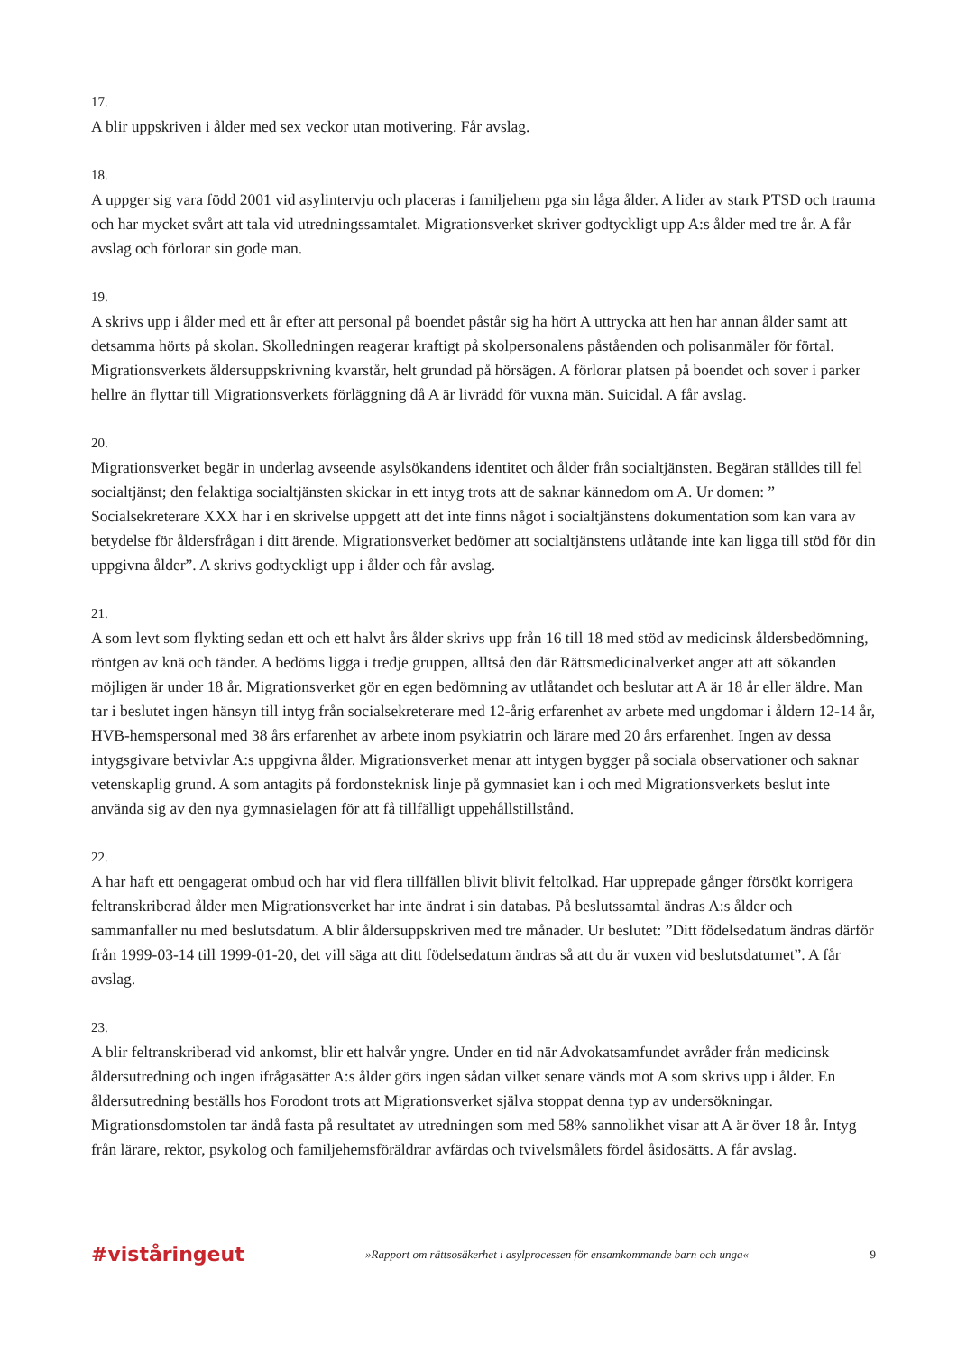17.
A blir uppskriven i ålder med sex veckor utan motivering. Får avslag.
18.
A uppger sig vara född 2001 vid asylintervju och placeras i familjehem pga sin låga ålder. A lider av stark PTSD och trauma och har mycket svårt att tala vid utredningssamtalet. Migrationsverket skriver godtyckligt upp A:s ålder med tre år. A får avslag och förlorar sin gode man.
19.
A skrivs upp i ålder med ett år efter att personal på boendet påstår sig ha hört A uttrycka att hen har annan ålder samt att detsamma hörts på skolan. Skolledningen reagerar kraftigt på skolpersonalens påståenden och polisanmäler för förtal. Migrationsverkets åldersuppskrivning kvarstår, helt grundad på hörsägen. A förlorar platsen på boendet och sover i parker hellre än flyttar till Migrationsverkets förläggning då A är livrädd för vuxna män. Suicidal. A får avslag.
20.
Migrationsverket begär in underlag avseende asylsökandens identitet och ålder från socialtjänsten. Begäran ställdes till fel socialtjänst; den felaktiga socialtjänsten skickar in ett intyg trots att de saknar kännedom om A. Ur domen: ” Socialsekreterare XXX har i en skrivelse uppgett att det inte finns något i socialtjänstens dokumentation som kan vara av betydelse för åldersfrågan i ditt ärende. Migrationsverket bedömer att socialtjänstens utlåtande inte kan ligga till stöd för din uppgivna ålder”. A skrivs godtyckligt upp i ålder och får avslag.
21.
A som levt som flykting sedan ett och ett halvt års ålder skrivs upp från 16 till 18 med stöd av medicinsk åldersbedömning, röntgen av knä och tänder. A bedöms ligga i tredje gruppen, alltså den där Rättsmedicinalverket anger att att sökanden möjligen är under 18 år. Migrationsverket gör en egen bedömning av utlåtandet och beslutar att A är 18 år eller äldre. Man tar i beslutet ingen hänsyn till intyg från socialsekreterare med 12-årig erfarenhet av arbete med ungdomar i åldern 12-14 år, HVB-hemspersonal med 38 års erfarenhet av arbete inom psykiatrin och lärare med 20 års erfarenhet. Ingen av dessa intygsgivare betvivlar A:s uppgivna ålder. Migrationsverket menar att intygen bygger på sociala observationer och saknar vetenskaplig grund. A som antagits på fordonsteknisk linje på gymnasiet kan i och med Migrationsverkets beslut inte använda sig av den nya gymnasielagen för att få tillfälligt uppehållstillstånd.
22.
A har haft ett oengagerat ombud och har vid flera tillfällen blivit blivit feltolkad. Har upprepade gånger försökt korrigera feltranskriberad ålder men Migrationsverket har inte ändrat i sin databas. På beslutssamtal ändras A:s ålder och sammanfaller nu med beslutsdatum. A blir åldersuppskriven med tre månader. Ur beslutet: ”Ditt födelsedatum ändras därför från 1999-03-14 till 1999-01-20, det vill säga att ditt födelsedatum ändras så att du är vuxen vid beslutsdatumet”. A får avslag.
23.
A blir feltranskriberad vid ankomst, blir ett halvår yngre. Under en tid när Advokatsamfundet avråder från medicinsk åldersutredning och ingen ifrågasätter A:s ålder görs ingen sådan vilket senare vänds mot A som skrivs upp i ålder. En åldersutredning beställs hos Forodont trots att Migrationsverket själva stoppat denna typ av undersökningar. Migrationsdomstolen tar ändå fasta på resultatet av utredningen som med 58% sannolikhet visar att A är över 18 år. Intyg från lärare, rektor, psykolog och familjehemsföräldrar avfärdas och tvivelsmålets fördel åsidosätts. A får avslag.
#viståringeut »Rapport om rättsosäkerhet i asylprocessen för ensamkommande barn och unga« 9